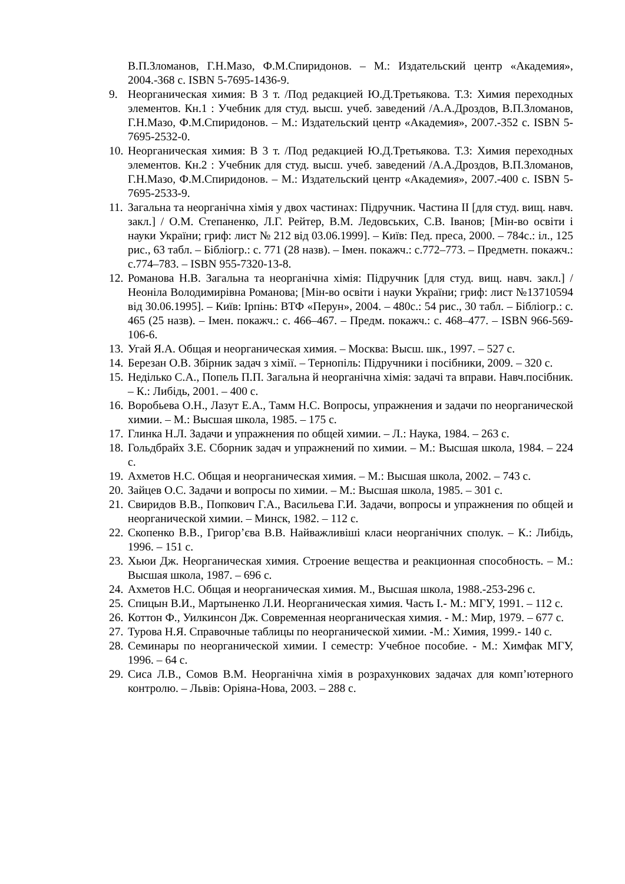В.П.Зломанов, Г.Н.Мазо, Ф.М.Спиридонов. – М.: Издательский центр «Академия», 2004.-368 с. ISBN 5-7695-1436-9.
9. Неорганическая химия: В 3 т. /Под редакцией Ю.Д.Третьякова. Т.3: Химия переходных элементов. Кн.1 : Учебник для студ. высш. учеб. заведений /А.А.Дроздов, В.П.Зломанов, Г.Н.Мазо, Ф.М.Спиридонов. – М.: Издательский центр «Академия», 2007.-352 с. ISBN 5-7695-2532-0.
10. Неорганическая химия: В 3 т. /Под редакцией Ю.Д.Третьякова. Т.3: Химия переходных элементов. Кн.2 : Учебник для студ. высш. учеб. заведений /А.А.Дроздов, В.П.Зломанов, Г.Н.Мазо, Ф.М.Спиридонов. – М.: Издательский центр «Академия», 2007.-400 с. ISBN 5-7695-2533-9.
11. Загальна та неорганічна хімія у двох частинах: Підручник. Частина ІІ [для студ. вищ. навч. закл.] / О.М. Степаненко, Л.Г. Рейтер, В.М. Ледовських, С.В. Іванов; [Мін-во освіти і науки України; гриф: лист № 212 від 03.06.1999]. – Київ: Пед. преса, 2000. – 784с.: іл., 125 рис., 63 табл. – Бібліогр.: с. 771 (28 назв). – Імен. покажч.: с.772–773. – Предметн. покажч.: с.774–783. – ISBN 955-7320-13-8.
12. Романова Н.В. Загальна та неорганічна хімія: Підручник [для студ. вищ. навч. закл.] / Неоніла Володимирівна Романова; [Мін-во освіти і науки України; гриф: лист №13710594 від 30.06.1995]. – Київ: Ірпінь: ВТФ «Перун», 2004. – 480с.: 54 рис., 30 табл. – Бібліогр.: с. 465 (25 назв). – Імен. покажч.: с. 466–467. – Предм. покажч.: с. 468–477. – ISBN 966-569-106-6.
13. Угай Я.А. Общая и неорганическая химия. – Москва: Высш. шк., 1997. – 527 с.
14. Березан О.В. Збірник задач з хімії. – Тернопіль: Підручники і посібники, 2009. – 320 с.
15. Неділько С.А., Попель П.П. Загальна й неорганічна хімія: задачі та вправи. Навч.посібник. – К.: Либідь, 2001. – 400 с.
16. Воробьева О.Н., Лазут Е.А., Тамм Н.С. Вопросы, упражнения и задачи по неорганической химии. – М.: Высшая школа, 1985. – 175 с.
17. Глинка Н.Л. Задачи и упражнения по общей химии. – Л.: Наука, 1984. – 263 с.
18. Гольдбрайх З.Е. Сборник задач и упражнений по химии. – М.: Высшая школа, 1984. – 224 с.
19. Ахметов Н.С. Общая и неорганическая химия. – М.: Высшая школа, 2002. – 743 с.
20. Зайцев О.С. Задачи и вопросы по химии. – М.: Высшая школа, 1985. – 301 с.
21. Свиридов В.В., Попкович Г.А., Васильева Г.И. Задачи, вопросы и упражнения по общей и неорганической химии. – Минск, 1982. – 112 с.
22. Скопенко В.В., Григор’єва В.В. Найважливіші класи неорганічних сполук. – К.: Либідь, 1996. – 151 с.
23. Хьюи Дж. Неорганическая химия. Строение вещества и реакционная способность. – М.: Высшая школа, 1987. – 696 с.
24. Ахметов Н.С. Общая и неорганическая химия. М., Высшая школа, 1988.-253-296 с.
25. Спицын В.И., Мартыненко Л.И. Неорганическая химия. Часть I.- М.: МГУ, 1991. – 112 с.
26. Коттон Ф., Уилкинсон Дж. Современная неорганическая химия. - М.: Мир, 1979. – 677 с.
27. Турова Н.Я. Справочные таблицы по неорганической химии. -М.: Химия, 1999.- 140 с.
28. Семинары по неорганической химии. I семестр: Учебное пособие. - М.: Химфак МГУ, 1996. – 64 с.
29. Сиса Л.В., Сомов В.М. Неорганічна хімія в розрахункових задачах для комп’ютерного контролю. – Львів: Оріяна-Нова, 2003. – 288 с.